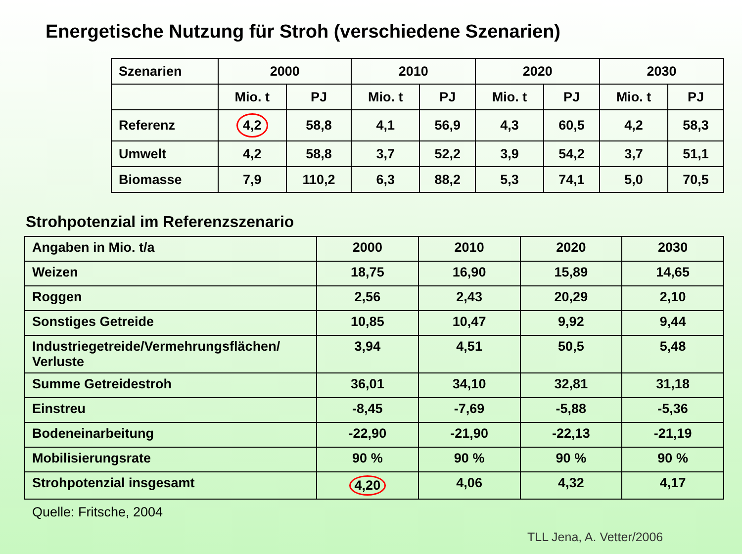Energetische Nutzung für Stroh (verschiedene Szenarien)
| Szenarien | 2000 | | 2010 | | 2020 | | 2030 | |
| | Mio. t | PJ | Mio. t | PJ | Mio. t | PJ | Mio. t | PJ |
| Referenz | 4,2 | 58,8 | 4,1 | 56,9 | 4,3 | 60,5 | 4,2 | 58,3 |
| Umwelt | 4,2 | 58,8 | 3,7 | 52,2 | 3,9 | 54,2 | 3,7 | 51,1 |
| Biomasse | 7,9 | 110,2 | 6,3 | 88,2 | 5,3 | 74,1 | 5,0 | 70,5 |
Strohpotenzial im Referenzszenario
| Angaben in Mio. t/a | 2000 | 2010 | 2020 | 2030 |
| Weizen | 18,75 | 16,90 | 15,89 | 14,65 |
| Roggen | 2,56 | 2,43 | 20,29 | 2,10 |
| Sonstiges Getreide | 10,85 | 10,47 | 9,92 | 9,44 |
| Industriegetreide/Vermehrungsflächen/ Verluste | 3,94 | 4,51 | 50,5 | 5,48 |
| Summe Getreidestroh | 36,01 | 34,10 | 32,81 | 31,18 |
| Einstreu | -8,45 | -7,69 | -5,88 | -5,36 |
| Bodeneinarbeitung | -22,90 | -21,90 | -22,13 | -21,19 |
| Mobilisierungsrate | 90 % | 90 % | 90 % | 90 % |
| Strohpotenzial insgesamt | 4,20 | 4,06 | 4,32 | 4,17 |
Quelle: Fritsche, 2004
TLL Jena, A. Vetter/2006